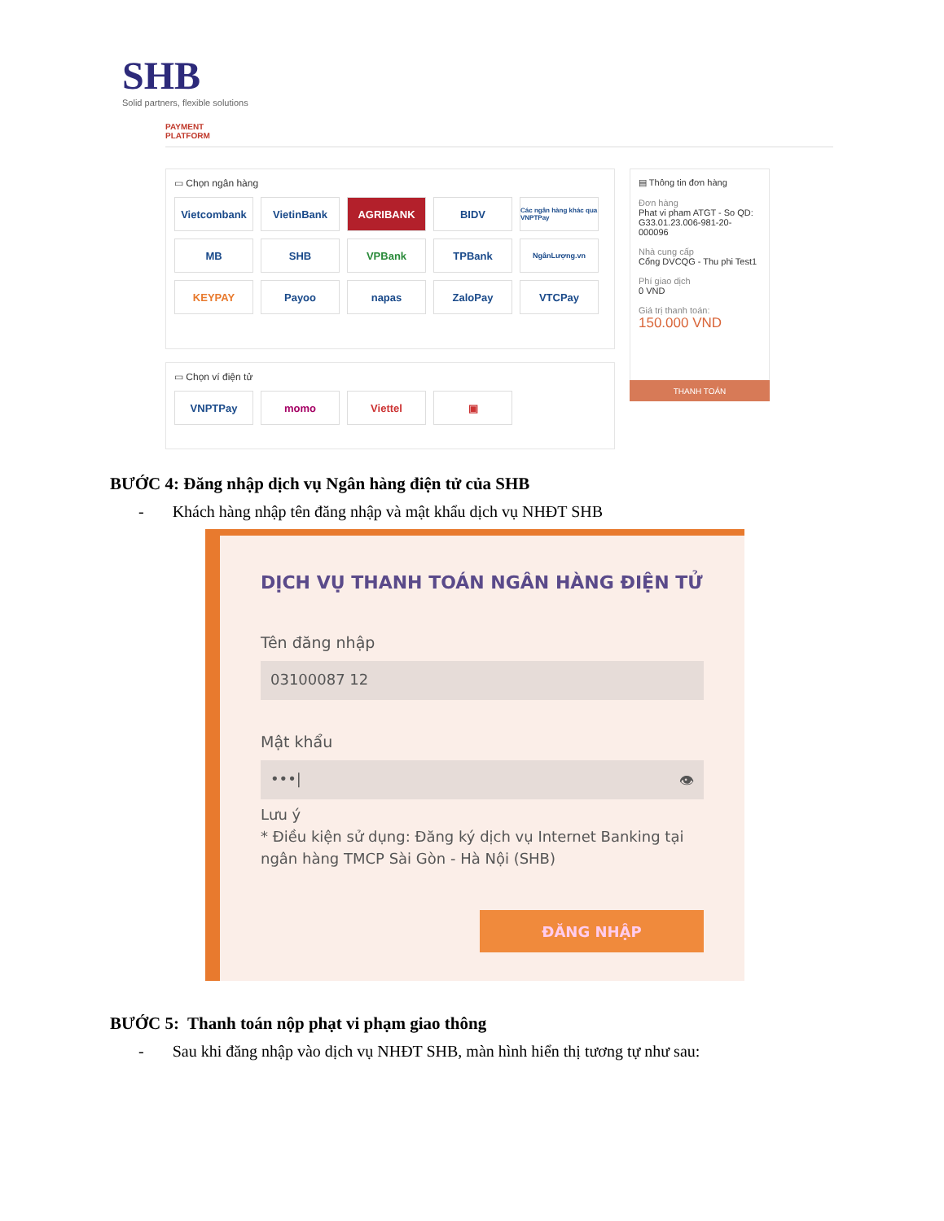SHB
Solid partners, flexible solutions
PAYMENT
PLATFORM
▭ Chọn ngân hàng
Vietcombank
VietinBank
AGRIBANK
BIDV
Các ngân hàng khác qua VNPTPay
MB
SHB
VPBank
TPBank
NgânLượng.vn
KEYPAY
Payoo
napas
ZaloPay
VTCPay
▭ Chọn ví điện tử
VNPTPay
momo
Viettel
▣
▤ Thông tin đơn hàng
Đơn hàng
Phat vi pham ATGT - So QD: G33.01.23.006-981-20-000096
Nhà cung cấp
Cổng DVCQG - Thu phi Test1
Phí giao dịch
0 VND
Giá trị thanh toán:
150.000 VND
THANH TOÁN
BƯỚC 4: Đăng nhập dịch vụ Ngân hàng điện tử của SHB
- Khách hàng nhập tên đăng nhập và mật khẩu dịch vụ NHĐT SHB
DỊCH VỤ THANH TOÁN NGÂN HÀNG ĐIỆN TỬ
Tên đăng nhập
03100087 12
Mật khẩu
•••| 👁
Lưu ý
* Điều kiện sử dụng: Đăng ký dịch vụ Internet Banking tại ngân hàng TMCP Sài Gòn - Hà Nội (SHB)
ĐĂNG NHẬP
BƯỚC 5: Thanh toán nộp phạt vi phạm giao thông
- Sau khi đăng nhập vào dịch vụ NHĐT SHB, màn hình hiển thị tương tự như sau: